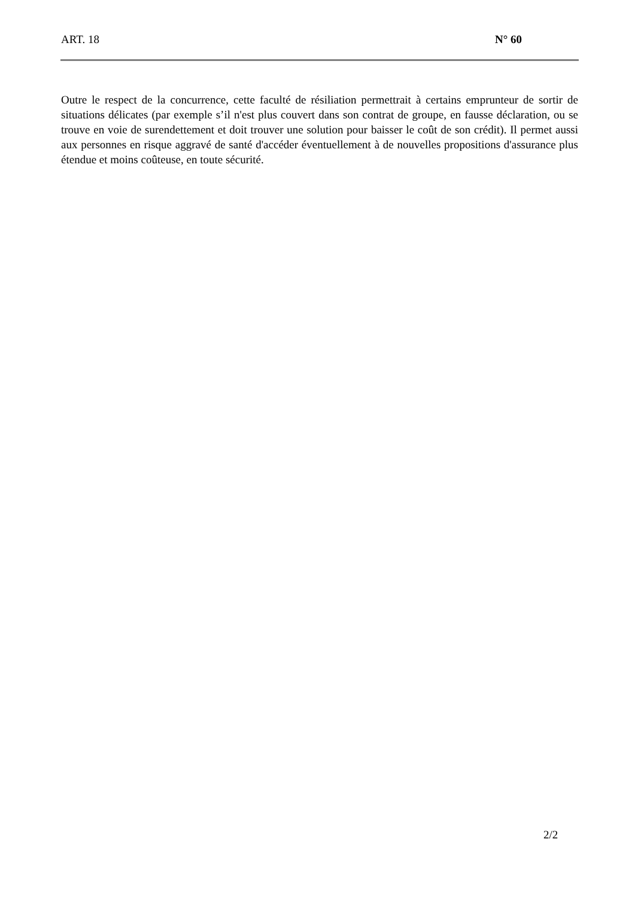ART. 18 N° 60
Outre le respect de la concurrence, cette faculté de résiliation permettrait à certains emprunteur de sortir de situations délicates (par exemple s’il n'est plus couvert dans son contrat de groupe, en fausse déclaration, ou se trouve en voie de surendettement et doit trouver une solution pour baisser le coût de son crédit). Il permet aussi aux personnes en risque aggravé de santé d'accéder éventuellement à de nouvelles propositions d'assurance plus étendue et moins coûteuse, en toute sécurité.
2/2